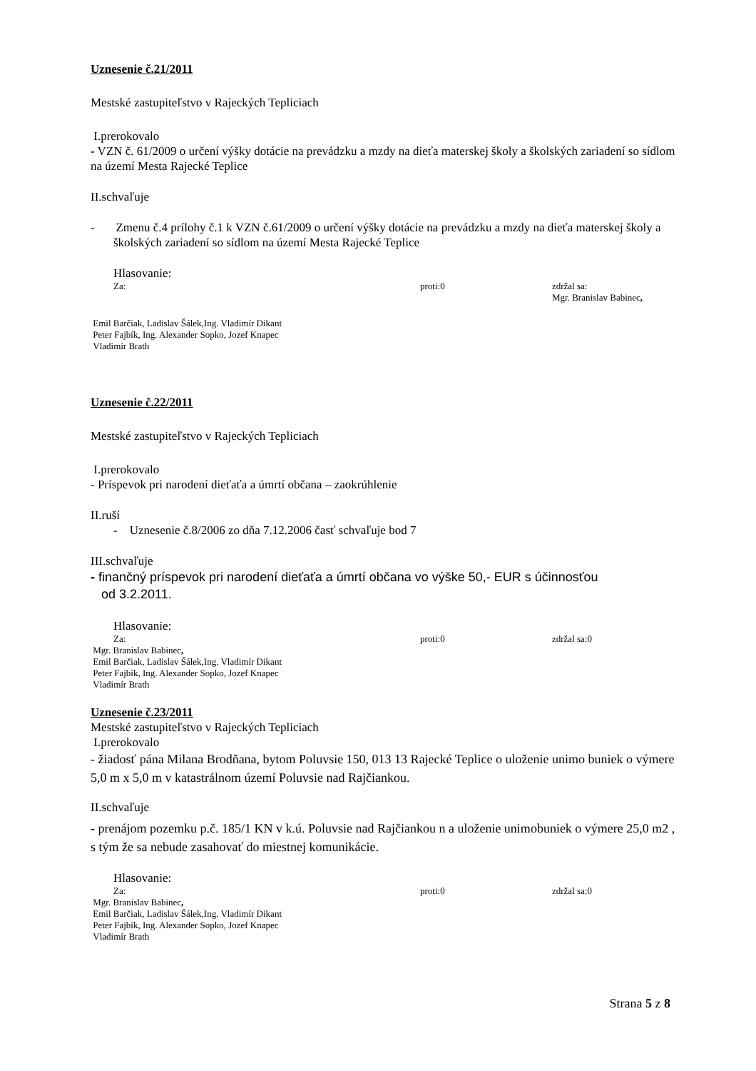Uznesenie č.21/2011
Mestské zastupiteľstvo v Rajeckých Tepliciach
I.prerokovalo
- VZN č. 61/2009 o určení výšky dotácie na prevádzku a mzdy na dieťa materskej školy a školských zariadení so sídlom na území Mesta Rajecké Teplice
II.schvaľuje
- Zmenu č.4 prílohy č.1 k VZN č.61/2009 o určení výšky dotácie na prevádzku a mzdy na dieťa materskej školy a školských zariadení so sídlom na území Mesta Rajecké Teplice
Hlasovanie:
Za: proti:0 zdržal sa:
Mgr. Branislav Babinec,
Emil Barčiak, Ladislav Šálek,Ing. Vladimír Dikant
Peter Fajbík, Ing. Alexander Sopko, Jozef Knapec
Vladimír Brath
Uznesenie č.22/2011
Mestské zastupiteľstvo v Rajeckých Tepliciach
I.prerokovalo
- Príspevok pri narodení dieťaťa a úmrtí občana – zaokrúhlenie
II.ruší
- Uznesenie č.8/2006 zo dňa 7.12.2006 časť schvaľuje bod 7
III.schvaľuje
- finančný príspevok pri narodení dieťaťa a úmrtí občana vo výške 50,- EUR s účinnosťou
od 3.2.2011.
Hlasovanie:
Za: proti:0 zdržal sa:0
Mgr. Branislav Babinec,
Emil Barčiak, Ladislav Šálek,Ing. Vladimír Dikant
Peter Fajbík, Ing. Alexander Sopko, Jozef Knapec
Vladimír Brath
Uznesenie č.23/2011
Mestské zastupiteľstvo v Rajeckých Tepliciach
I.prerokovalo
- žiadosť pána Milana Brodňana, bytom Poluvsie 150, 013 13 Rajecké Teplice o uloženie unimo buniek o výmere 5,0 m x 5,0 m v katastrálnom území Poluvsie nad Rajčiankou.
II.schvaľuje
- prenájom pozemku p.č. 185/1 KN v k.ú. Poluvsie nad Rajčiankou n a uloženie unimobuniek o výmere 25,0 m2 , s tým že sa nebude zasahovať do miestnej komunikácie.
Hlasovanie:
Za: proti:0 zdržal sa:0
Mgr. Branislav Babinec,
Emil Barčiak, Ladislav Šálek,Ing. Vladimír Dikant
Peter Fajbík, Ing. Alexander Sopko, Jozef Knapec
Vladimír Brath
Strana 5 z 8